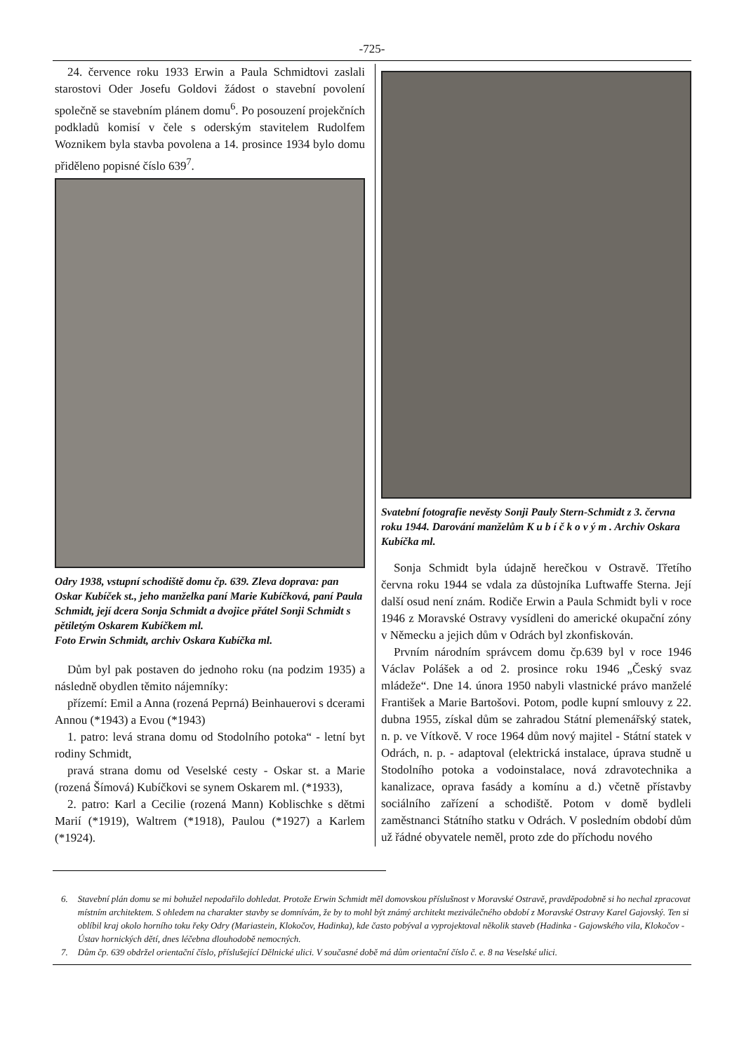-725-
24. července roku 1933 Erwin a Paula Schmidtovi zaslali starostovi Oder Josefu Goldovi žádost o stavební povolení společně se stavebním plánem domu<sup>6</sup>. Po posouzení projekčních podkladů komisí v čele s oderským stavitelem Rudolfem Woznikem byla stavba povolena a 14. prosince 1934 bylo domu přiděleno popisné číslo 639<sup>7</sup>.
Odry 1938, vstupní schodiště domu čp. 639. Zleva doprava: pan Oskar Kubíček st., jeho manželka paní Marie Kubíčková, paní Paula Schmidt, její dcera Sonja Schmidt a dvojice přátel Sonji Schmidt s pětiletým Oskarem Kubíčkem ml.
Foto Erwin Schmidt, archiv Oskara Kubíčka ml.
Dům byl pak postaven do jednoho roku (na podzim 1935) a následně obydlen těmito nájemníky:
přízemí: Emil a Anna (rozená Peprná) Beinhauerovi s dcerami Annou (*1943) a Evou (*1943)
1. patro: levá strana domu od Stodolního potoka“ - letní byt rodiny Schmidt,
pravá strana domu od Veselské cesty - Oskar st. a Marie (rozená Šímová) Kubíčkovi se synem Oskarem ml. (*1933),
2. patro: Karl a Cecilie (rozená Mann) Koblischke s dětmi Marií (*1919), Waltrem (*1918), Paulou (*1927) a Karlem (*1924).
Svatební fotografie nevěsty Sonji Pauly Stern-Schmidt z 3. června roku 1944. Darování manželům K u b í č k o v ý m . Archiv Oskara Kubíčka ml.
Sonja Schmidt byla údajně herečkou v Ostravě. Třetího června roku 1944 se vdala za důstojníka Luftwaffe Sterna. Její další osud není znám. Rodiče Erwin a Paula Schmidt byli v roce 1946 z Moravské Ostravy vysídleni do americké okupační zóny v Německu a jejich dům v Odrách byl zkonfiskován.
Prvním národním správcem domu čp.639 byl v roce 1946 Václav Polášek a od 2. prosince roku 1946 „Český svaz mládeže“. Dne 14. února 1950 nabyli vlastnické právo manželé František a Marie Bartošovi. Potom, podle kupní smlouvy z 22. dubna 1955, získal dům se zahradou Státní plemenářský statek, n. p. ve Vítkově. V roce 1964 dům nový majitel - Státní statek v Odrách, n. p. - adaptoval (elektrická instalace, úprava studně u Stodolního potoka a vodoinstalace, nová zdravotechnika a kanalizace, oprava fasády a komínu a d.) včetně přístavby sociálního zařízení a schodiště. Potom v domě bydleli zaměstnanci Státního statku v Odrách. V posledním období dům už řádné obyvatele neměl, proto zde do příchodu nového
6. Stavební plán domu se mi bohužel nepodařilo dohledat. Protože Erwin Schmidt měl domovskou příslušnost v Moravské Ostravě, pravděpodobně si ho nechal zpracovat místním architektem. S ohledem na charakter stavby se domnívám, že by to mohl být známý architekt meziválečného období z Moravské Ostravy Karel Gajovský. Ten si oblíbil kraj okolo horního toku řeky Odry (Mariastein, Klokočov, Hadinka), kde často pobýval a vyprojektoval několik staveb (Hadinka - Gajowského vila, Klokočov - Ústav hornických dětí, dnes léčebna dlouhodobě nemocných.
7. Dům čp. 639 obdržel orientační číslo, příslušející Dělnické ulici. V současné době má dům orientační číslo č. e. 8 na Veselské ulici.